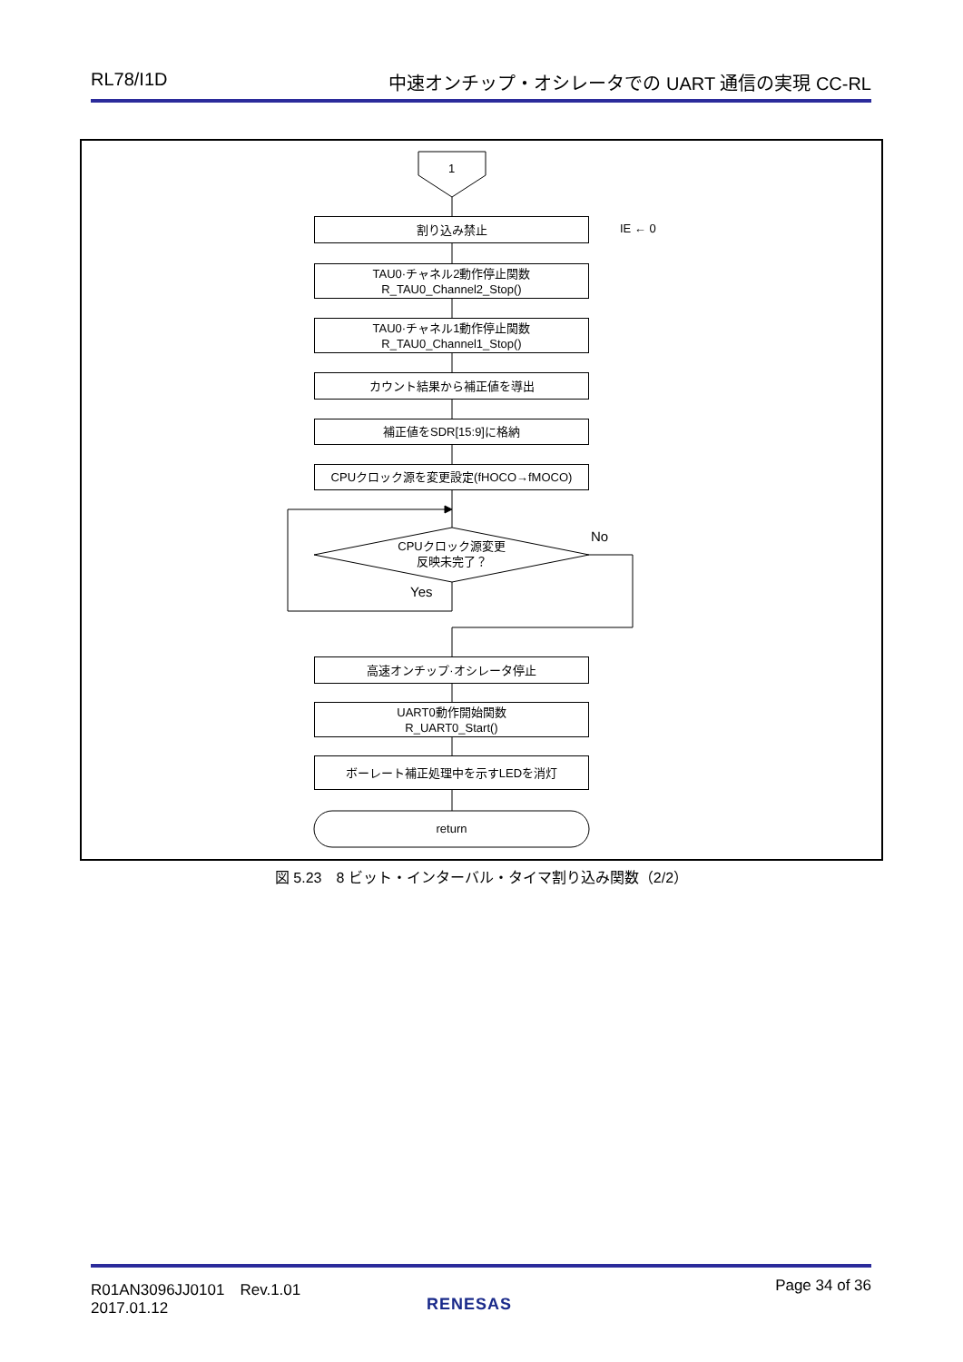RL78/I1D 中速オンチップ・オシレータでの UART 通信の実現 CC-RL
1
割り込み禁止 IE ← 0
TAU0·チャネル2動作停止関数
R_TAU0_Channel2_Stop()
TAU0·チャネル1動作停止関数
R_TAU0_Channel1_Stop()
カウント結果から補正値を導出
補正値をSDR[15:9]に格納
CPUクロック源を変更設定(fHOCO→fMOCO)
CPUクロック源変更
反映未完了？
No
Yes
高速オンチップ·オシレータ停止
UART0動作開始関数
R_UART0_Start()
ボーレート補正処理中を示すLEDを消灯
return
図 5.23　8 ビット・インターバル・タイマ割り込み関数（2/2）
R01AN3096JJ0101　Rev.1.01
2017.01.12
RENESAS
Page 34 of 36